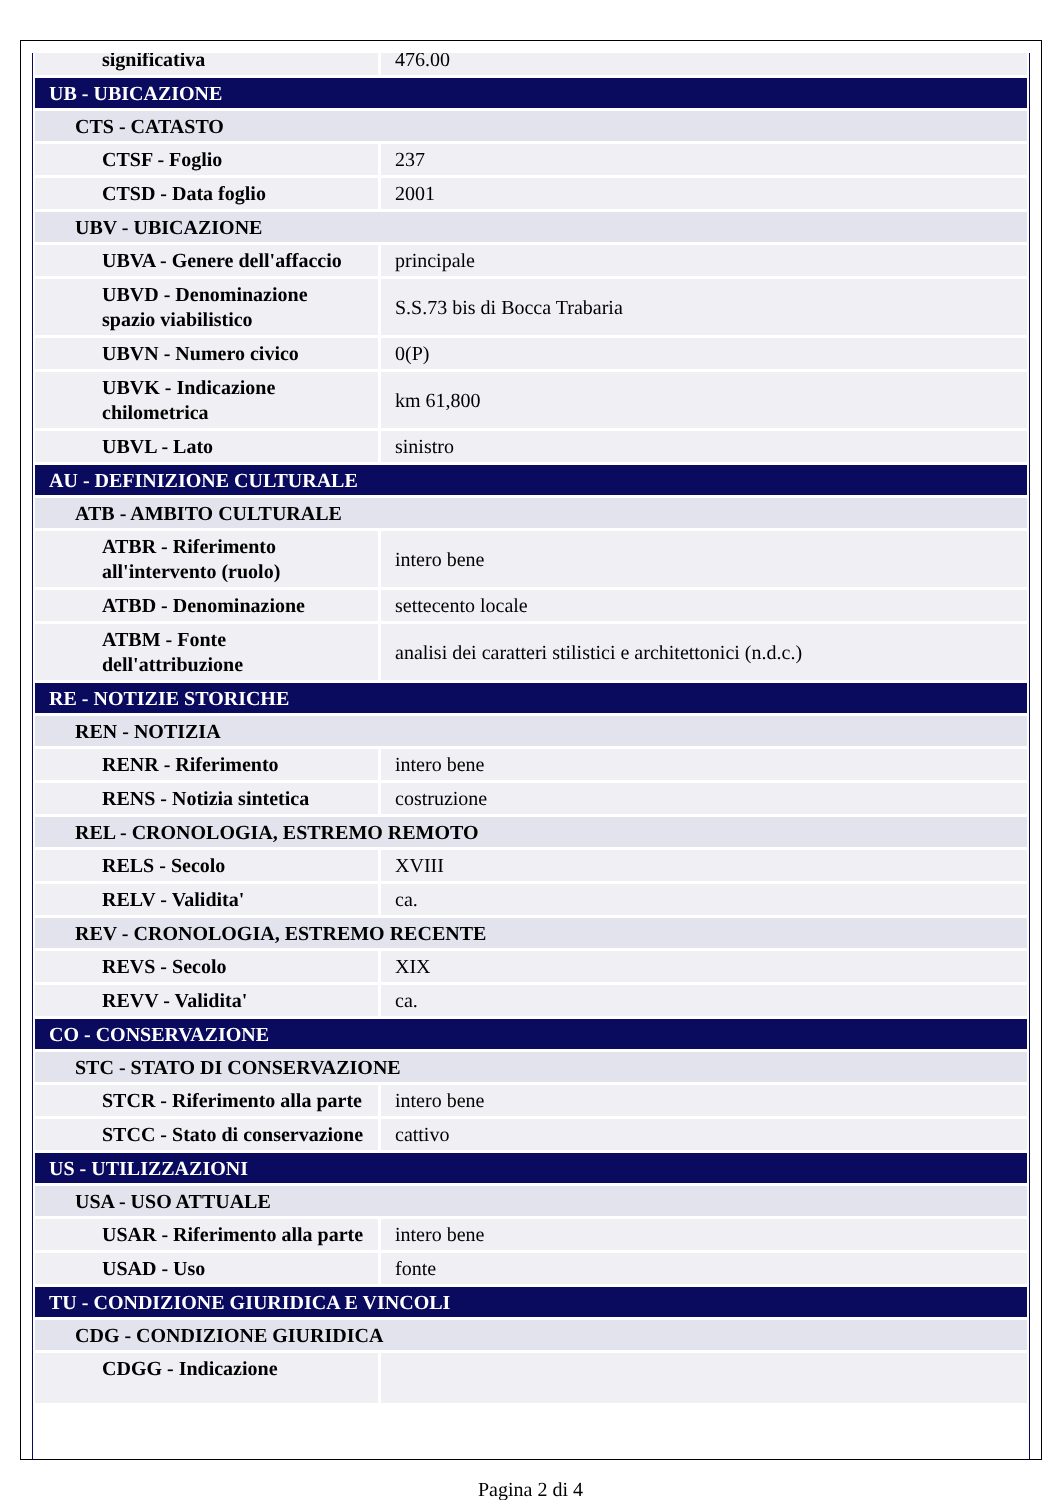| significativa | 476.00 |
| UB - UBICAZIONE | |
| CTS - CATASTO | |
| CTSF - Foglio | 237 |
| CTSD - Data foglio | 2001 |
| UBV - UBICAZIONE | |
| UBVA - Genere dell'affaccio | principale |
| UBVD - Denominazione spazio viabilistico | S.S.73 bis di Bocca Trabaria |
| UBVN - Numero civico | 0(P) |
| UBVK - Indicazione chilometrica | km 61,800 |
| UBVL - Lato | sinistro |
| AU - DEFINIZIONE CULTURALE | |
| ATB - AMBITO CULTURALE | |
| ATBR - Riferimento all'intervento (ruolo) | intero bene |
| ATBD - Denominazione | settecento locale |
| ATBM - Fonte dell'attribuzione | analisi dei caratteri stilistici e architettonici (n.d.c.) |
| RE - NOTIZIE STORICHE | |
| REN - NOTIZIA | |
| RENR - Riferimento | intero bene |
| RENS - Notizia sintetica | costruzione |
| REL - CRONOLOGIA, ESTREMO REMOTO | |
| RELS - Secolo | XVIII |
| RELV - Validita' | ca. |
| REV - CRONOLOGIA, ESTREMO RECENTE | |
| REVS - Secolo | XIX |
| REVV - Validita' | ca. |
| CO - CONSERVAZIONE | |
| STC - STATO DI CONSERVAZIONE | |
| STCR - Riferimento alla parte | intero bene |
| STCC - Stato di conservazione | cattivo |
| US - UTILIZZAZIONI | |
| USA - USO ATTUALE | |
| USAR - Riferimento alla parte | intero bene |
| USAD - Uso | fonte |
| TU - CONDIZIONE GIURIDICA E VINCOLI | |
| CDG - CONDIZIONE GIURIDICA | |
| CDGG - Indicazione | |
Pagina 2 di 4